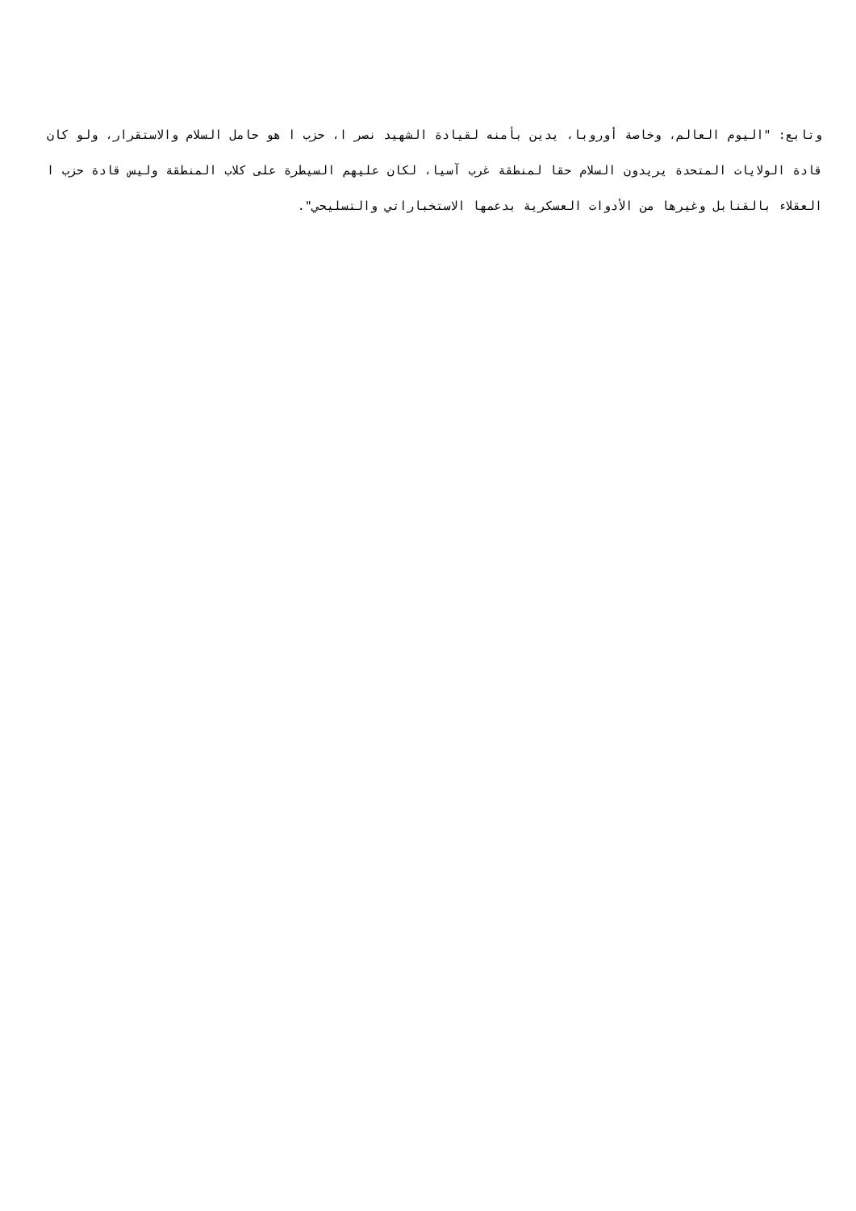وتابع: "اليوم العالم، وخاصة أوروبا، يدين بأمنه لقيادة الشهيد نصر ا، حزب ا هو حامل السلام والاستقرار، ولو كان قادة الولايات المتحدة يريدون السلام حقا لمنطقة غرب آسيا، لكان عليهم السيطرة على كلاب المنطقة وليس قادة حزب ا العقلاء بالقنابل وغيرها من الأدوات العسكرية بدعمها الاستخباراتي والتسليحي".